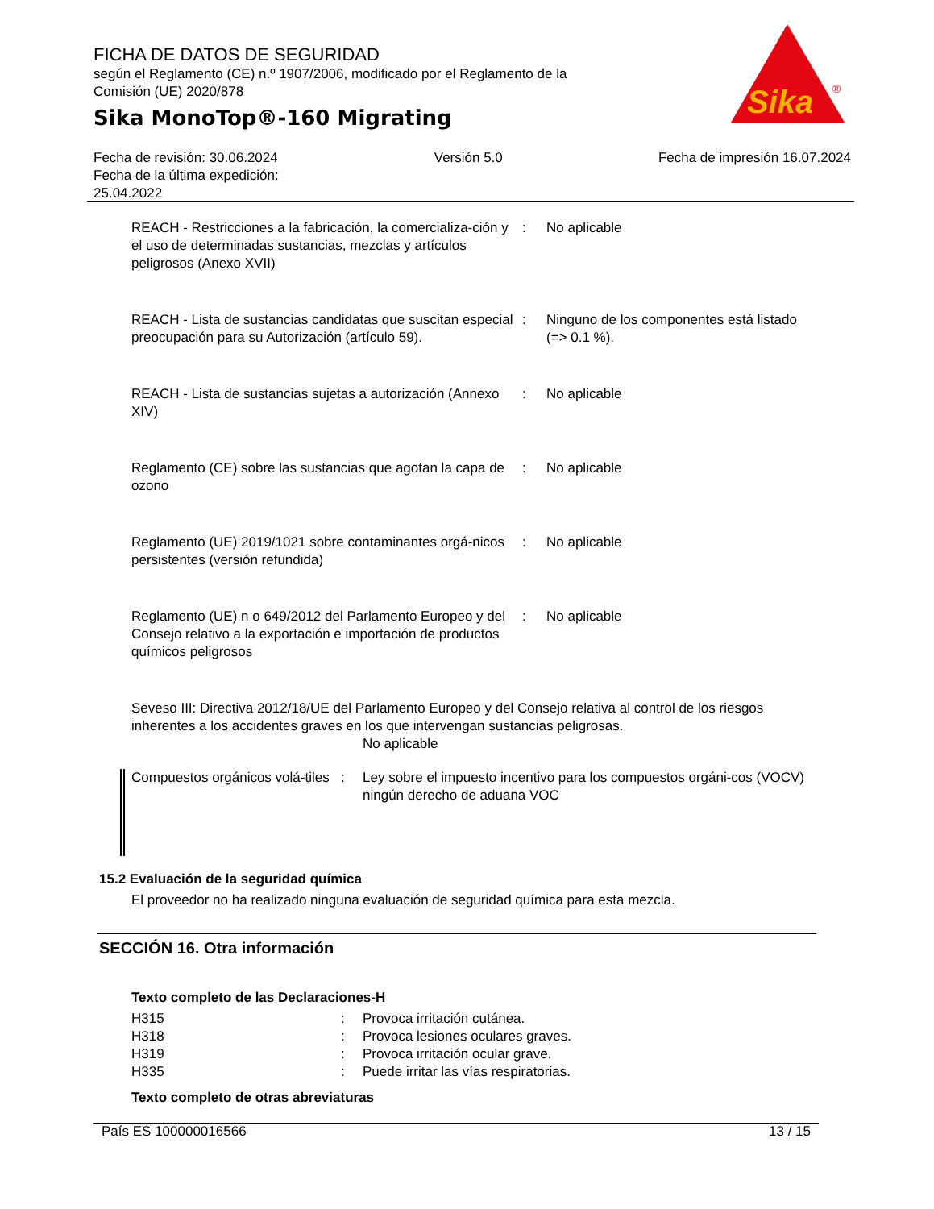FICHA DE DATOS DE SEGURIDAD
según el Reglamento (CE) n.º 1907/2006, modificado por el Reglamento de la Comisión (UE) 2020/878
Sika MonoTop®-160 Migrating
Sika
®
Fecha de revisión: 30.06.2024
Fecha de la última expedición:
25.04.2022
Versión 5.0 Fecha de impresión 16.07.2024
| REACH - Restricciones a la fabricación, la comercializa-ción y el uso de determinadas sustancias, mezclas y artículos peligrosos (Anexo XVII) | : | No aplicable |
| REACH - Lista de sustancias candidatas que suscitan especial preocupación para su Autorización (artículo 59). | : | Ninguno de los componentes está listado (=> 0.1 %). |
| REACH - Lista de sustancias sujetas a autorización (Annexo XIV) | : | No aplicable |
| Reglamento (CE) sobre las sustancias que agotan la capa de ozono | : | No aplicable |
| Reglamento (UE) 2019/1021 sobre contaminantes orgá-nicos persistentes (versión refundida) | : | No aplicable |
| Reglamento (UE) n o 649/2012 del Parlamento Europeo y del Consejo relativo a la exportación e importación de productos químicos peligrosos | : | No aplicable |
Seveso III: Directiva 2012/18/UE del Parlamento Europeo y del Consejo relativa al control de los riesgos inherentes a los accidentes graves en los que intervengan sustancias peligrosas.
No aplicable
| Compuestos orgánicos volá-tiles | : | Ley sobre el impuesto incentivo para los compuestos orgáni-cos (VOCV) ningún derecho de aduana VOC |
15.2 Evaluación de la seguridad química
El proveedor no ha realizado ninguna evaluación de seguridad química para esta mezcla.
SECCIÓN 16. Otra información
Texto completo de las Declaraciones-H
| H315 | : | Provoca irritación cutánea. |
| H318 | : | Provoca lesiones oculares graves. |
| H319 | : | Provoca irritación ocular grave. |
| H335 | : | Puede irritar las vías respiratorias. |
Texto completo de otras abreviaturas
País ES 100000016566 13 / 15